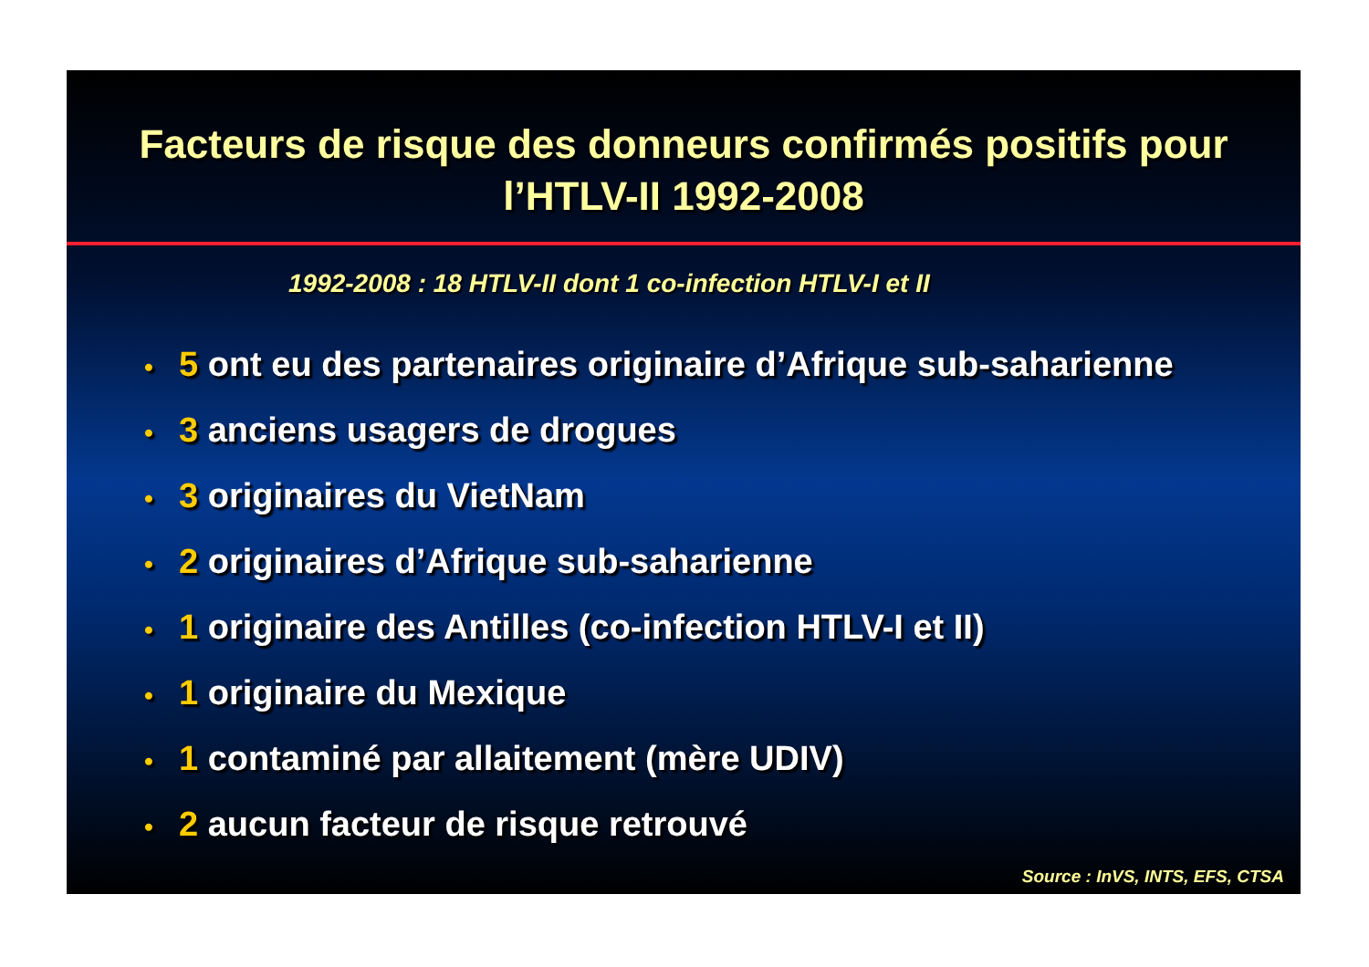Facteurs de risque des donneurs confirmés positifs pour l’HTLV-II 1992-2008
1992-2008 : 18 HTLV-II dont 1 co-infection HTLV-I et II
• 5 ont eu des partenaires originaire d’Afrique sub-saharienne
• 3 anciens usagers de drogues
• 3 originaires du VietNam
• 2 originaires d’Afrique sub-saharienne
• 1 originaire des Antilles (co-infection HTLV-I et II)
• 1 originaire du Mexique
• 1 contaminé par allaitement (mère UDIV)
• 2 aucun facteur de risque retrouvé
Source : InVS, INTS, EFS, CTSA